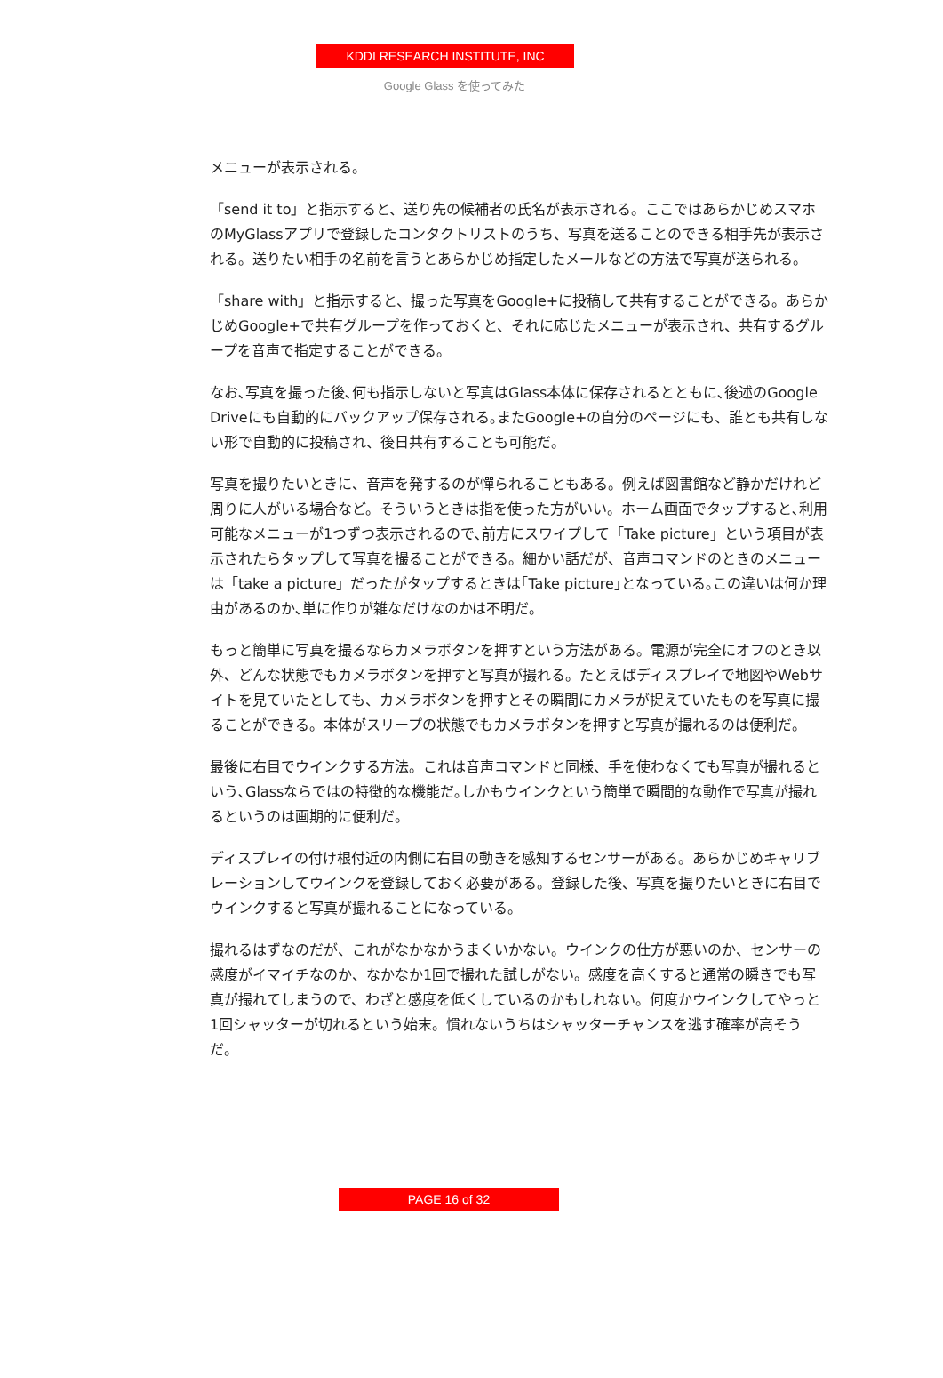KDDI RESEARCH INSTITUTE, INC
Google Glass を使ってみた
メニューが表示される。
「send it to」と指示すると、送り先の候補者の氏名が表示される。ここではあらかじめスマホのMyGlassアプリで登録したコンタクトリストのうち、写真を送ることのできる相手先が表示される。送りたい相手の名前を言うとあらかじめ指定したメールなどの方法で写真が送られる。
「share with」と指示すると、撮った写真をGoogle+に投稿して共有することができる。あらかじめGoogle+で共有グループを作っておくと、それに応じたメニューが表示され、共有するグループを音声で指定することができる。
なお､写真を撮った後､何も指示しないと写真はGlass本体に保存されるとともに､後述のGoogle Driveにも自動的にバックアップ保存される｡またGoogle+の自分のページにも、誰とも共有しない形で自動的に投稿され、後日共有することも可能だ。
写真を撮りたいときに、音声を発するのが憚られることもある。例えば図書館など静かだけれど周りに人がいる場合など。そういうときは指を使った方がいい。ホーム画面でタップすると､利用可能なメニューが1つずつ表示されるので､前方にスワイプして「Take picture」という項目が表示されたらタップして写真を撮ることができる。細かい話だが、音声コマンドのときのメニューは「take a picture」だったがタップするときは｢Take picture｣となっている｡この違いは何か理由があるのか､単に作りが雑なだけなのかは不明だ。
もっと簡単に写真を撮るならカメラボタンを押すという方法がある。電源が完全にオフのとき以外、どんな状態でもカメラボタンを押すと写真が撮れる。たとえばディスプレイで地図やWebサイトを見ていたとしても、カメラボタンを押すとその瞬間にカメラが捉えていたものを写真に撮ることができる。本体がスリープの状態でもカメラボタンを押すと写真が撮れるのは便利だ。
最後に右目でウインクする方法。これは音声コマンドと同様、手を使わなくても写真が撮れるという､Glassならではの特徴的な機能だ｡しかもウインクという簡単で瞬間的な動作で写真が撮れるというのは画期的に便利だ。
ディスプレイの付け根付近の内側に右目の動きを感知するセンサーがある。あらかじめキャリブレーションしてウインクを登録しておく必要がある。登録した後、写真を撮りたいときに右目でウインクすると写真が撮れることになっている。
撮れるはずなのだが、これがなかなかうまくいかない。ウインクの仕方が悪いのか、センサーの感度がイマイチなのか、なかなか1回で撮れた試しがない。感度を高くすると通常の瞬きでも写真が撮れてしまうので、わざと感度を低くしているのかもしれない。何度かウインクしてやっと1回シャッターが切れるという始末。慣れないうちはシャッターチャンスを逃す確率が高そうだ。
PAGE 16 of 32